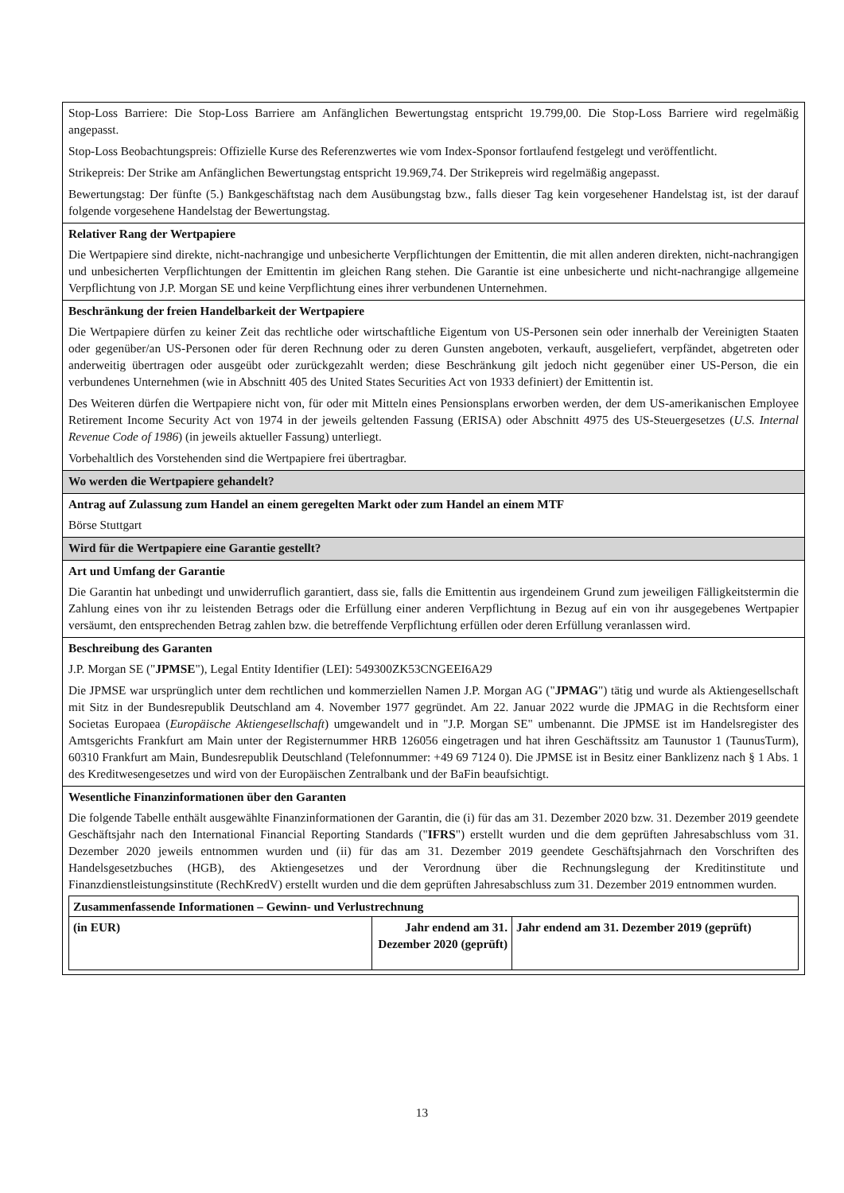| Stop-Loss Barriere: Die Stop-Loss Barriere am Anfänglichen Bewertungstag entspricht 19.799,00. Die Stop-Loss Barriere wird regelmäßig angepasst. Stop-Loss Beobachtungspreis: Offizielle Kurse des Referenzwertes wie vom Index-Sponsor fortlaufend festgelegt und veröffentlicht. Strikepreis: Der Strike am Anfänglichen Bewertungstag entspricht 19.969,74. Der Strikepreis wird regelmäßig angepasst. Bewertungstag: Der fünfte (5.) Bankgeschäftstag nach dem Ausübungstag bzw., falls dieser Tag kein vorgesehener Handelstag ist, ist der darauf folgende vorgesehene Handelstag der Bewertungstag. |
| Relativer Rang der Wertpapiere Die Wertpapiere sind direkte, nicht-nachrangige und unbesicherte Verpflichtungen der Emittentin, die mit allen anderen direkten, nicht-nachrangigen und unbesicherten Verpflichtungen der Emittentin im gleichen Rang stehen. Die Garantie ist eine unbesicherte und nicht-nachrangige allgemeine Verpflichtung von J.P. Morgan SE und keine Verpflichtung eines ihrer verbundenen Unternehmen. |
| Beschränkung der freien Handelbarkeit der Wertpapiere Die Wertpapiere dürfen zu keiner Zeit das rechtliche oder wirtschaftliche Eigentum von US-Personen sein oder innerhalb der Vereinigten Staaten oder gegenüber/an US-Personen oder für deren Rechnung oder zu deren Gunsten angeboten, verkauft, ausgeliefert, verpfändet, abgetreten oder anderweitig übertragen oder ausgeübt oder zurückgezahlt werden; diese Beschränkung gilt jedoch nicht gegenüber einer US-Person, die ein verbundenes Unternehmen (wie in Abschnitt 405 des United States Securities Act von 1933 definiert) der Emittentin ist. Des Weiteren dürfen die Wertpapiere nicht von, für oder mit Mitteln eines Pensionsplans erworben werden, der dem US-amerikanischen Employee Retirement Income Security Act von 1974 in der jeweils geltenden Fassung (ERISA) oder Abschnitt 4975 des US-Steuergesetzes ( U.S. Internal Revenue Code of 1986 ) (in jeweils aktueller Fassung) unterliegt. Vorbehaltlich des Vorstehenden sind die Wertpapiere frei übertragbar. |
| Wo werden die Wertpapiere gehandelt? |
| Antrag auf Zulassung zum Handel an einem geregelten Markt oder zum Handel an einem MTF Börse Stuttgart |
| Wird für die Wertpapiere eine Garantie gestellt? |
| Art und Umfang der Garantie Die Garantin hat unbedingt und unwiderruflich garantiert, dass sie, falls die Emittentin aus irgendeinem Grund zum jeweiligen Fälligkeitstermin die Zahlung eines von ihr zu leistenden Betrags oder die Erfüllung einer anderen Verpflichtung in Bezug auf ein von ihr ausgegebenes Wertpapier versäumt, den entsprechenden Betrag zahlen bzw. die betreffende Verpflichtung erfüllen oder deren Erfüllung veranlassen wird. |
| Beschreibung des Garanten J.P. Morgan SE (" JPMSE "), Legal Entity Identifier (LEI): 549300ZK53CNGEEI6A29 Die JPMSE war ursprünglich unter dem rechtlichen und kommerziellen Namen J.P. Morgan AG (" JPMAG ") tätig und wurde als Aktiengesellschaft mit Sitz in der Bundesrepublik Deutschland am 4. November 1977 gegründet. Am 22. Januar 2022 wurde die JPMAG in die Rechtsform einer Societas Europaea ( Europäische Aktiengesellschaft ) umgewandelt und in "J.P. Morgan SE" umbenannt. Die JPMSE ist im Handelsregister des Amtsgerichts Frankfurt am Main unter der Registernummer HRB 126056 eingetragen und hat ihren Geschäftssitz am Taunustor 1 (TaunusTurm), 60310 Frankfurt am Main, Bundesrepublik Deutschland (Telefonnummer: +49 69 7124 0). Die JPMSE ist in Besitz einer Banklizenz nach § 1 Abs. 1 des Kreditwesengesetzes und wird von der Europäischen Zentralbank und der BaFin beaufsichtigt. |
| Wesentliche Finanzinformationen über den Garanten Die folgende Tabelle enthält ausgewählte Finanzinformationen der Garantin, die (i) für das am 31. Dezember 2020 bzw. 31. Dezember 2019 geendete Geschäftsjahr nach den International Financial Reporting Standards (" IFRS ") erstellt wurden und die dem geprüften Jahresabschluss vom 31. Dezember 2020 jeweils entnommen wurden und (ii) für das am 31. Dezember 2019 geendete Geschäftsjahrnach den Vorschriften des Handelsgesetzbuches (HGB), des Aktiengesetzes und der Verordnung über die Rechnungslegung der Kreditinstitute und Finanzdienstleistungsinstitute (RechKredV) erstellt wurden und die dem geprüften Jahresabschluss zum 31. Dezember 2019 entnommen wurden. / Zusammenfassende Informationen – Gewinn- und Verlustrechnung / / / / (in EUR) / Jahr endend am 31. Dezember 2020 (geprüft) / Jahr endend am 31. Dezember 2019 (geprüft) / |
13